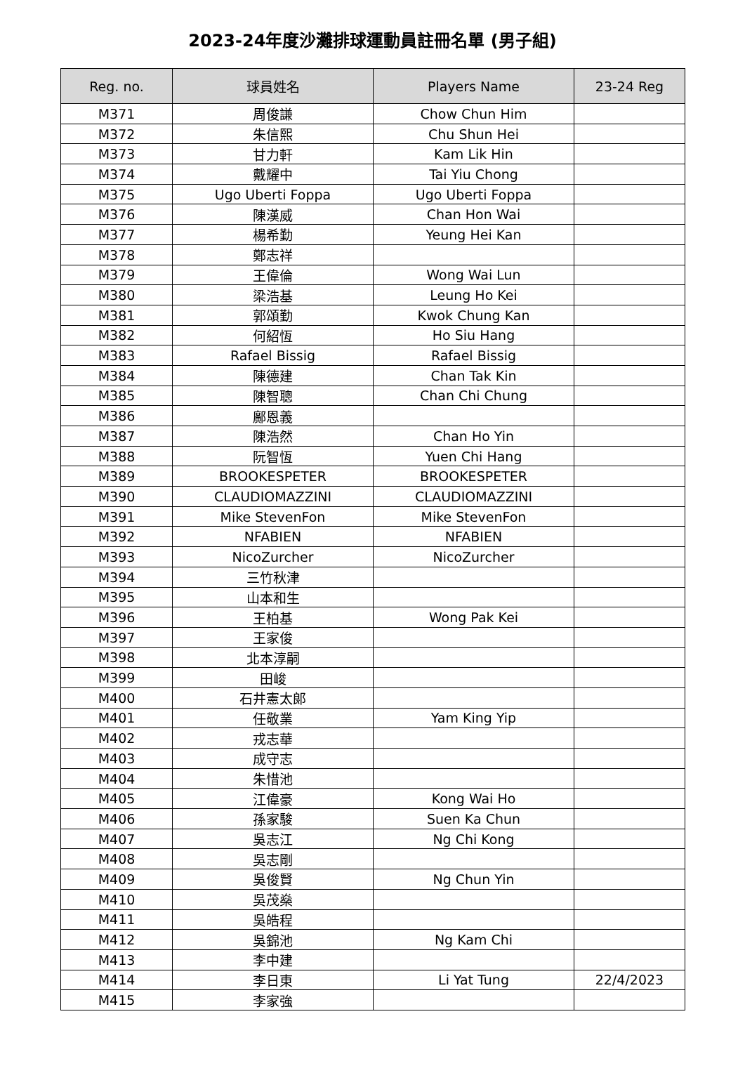2023-24年度沙灘排球運動員註冊名單 (男子組)
| Reg. no. | 球員姓名 | Players Name | 23-24 Reg |
| --- | --- | --- | --- |
| M371 | 周俊謙 | Chow Chun Him | |
| M372 | 朱信熙 | Chu Shun Hei | |
| M373 | 甘力軒 | Kam Lik Hin | |
| M374 | 戴耀中 | Tai Yiu Chong | |
| M375 | Ugo Uberti Foppa | Ugo Uberti Foppa | |
| M376 | 陳漢威 | Chan Hon Wai | |
| M377 | 楊希勤 | Yeung Hei Kan | |
| M378 | 鄭志祥 | | |
| M379 | 王偉倫 | Wong Wai Lun | |
| M380 | 梁浩基 | Leung Ho Kei | |
| M381 | 郭頌勤 | Kwok Chung Kan | |
| M382 | 何紹恆 | Ho Siu Hang | |
| M383 | Rafael Bissig | Rafael Bissig | |
| M384 | 陳德建 | Chan Tak Kin | |
| M385 | 陳智聰 | Chan Chi Chung | |
| M386 | 鄺恩義 | | |
| M387 | 陳浩然 | Chan Ho Yin | |
| M388 | 阮智恆 | Yuen Chi Hang | |
| M389 | BROOKESPETER | BROOKESPETER | |
| M390 | CLAUDIOMAZZINI | CLAUDIOMAZZINI | |
| M391 | Mike StevenFon | Mike StevenFon | |
| M392 | NFABIEN | NFABIEN | |
| M393 | NicoZurcher | NicoZurcher | |
| M394 | 三竹秋津 | | |
| M395 | 山本和生 | | |
| M396 | 王柏基 | Wong Pak Kei | |
| M397 | 王家俊 | | |
| M398 | 北本淳嗣 | | |
| M399 | 田峻 | | |
| M400 | 石井憲太郎 | | |
| M401 | 任敬業 | Yam King Yip | |
| M402 | 戎志華 | | |
| M403 | 成守志 | | |
| M404 | 朱惜池 | | |
| M405 | 江偉豪 | Kong Wai Ho | |
| M406 | 孫家駿 | Suen Ka Chun | |
| M407 | 吳志江 | Ng Chi Kong | |
| M408 | 吳志剛 | | |
| M409 | 吳俊賢 | Ng Chun Yin | |
| M410 | 吳茂燊 | | |
| M411 | 吳皓程 | | |
| M412 | 吳錦池 | Ng Kam Chi | |
| M413 | 李中建 | | |
| M414 | 李日東 | Li Yat Tung | 22/4/2023 |
| M415 | 李家強 | | |